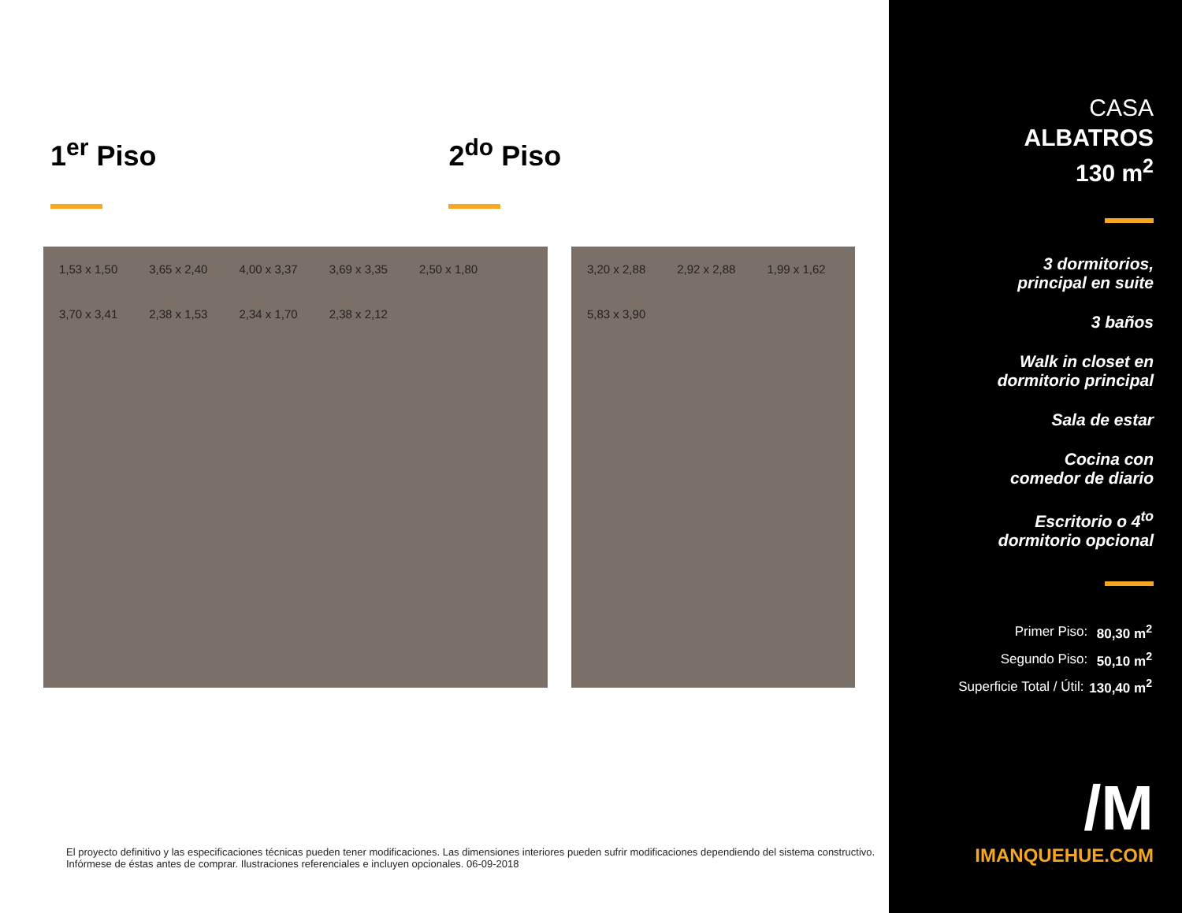1<sup>er</sup> Piso 2<sup>do</sup> Piso
1,53 x 1,50 3,65 x 2,40 4,00 x 3,37 3,69 x 3,35 2,50 x 1,80 3,70 x 3,41 2,38 x 1,53 2,34 x 1,70 2,38 x 2,12
3,20 x 2,88 2,92 x 2,88 1,99 x 1,62 5,83 x 3,90
El proyecto definitivo y las especificaciones técnicas pueden tener modificaciones. Las dimensiones interiores pueden sufrir modificaciones dependiendo del sistema constructivo.
Infórmese de éstas antes de comprar. Ilustraciones referenciales e incluyen opcionales. 06-09-2018
CASA
ALBATROS
130 m<sup>2</sup>
3 dormitorios,
principal en suite
3 baños
Walk in closet en
dormitorio principal
Sala de estar
Cocina con
comedor de diario
Escritorio o 4<sup>to</sup>
dormitorio opcional
| Primer Piso: | 80,30 m<sup>2</sup> |
| Segundo Piso: | 50,10 m<sup>2</sup> |
| Superficie Total / Útil: | 130,40 m<sup>2</sup> |
/M
IMANQUEHUE.COM